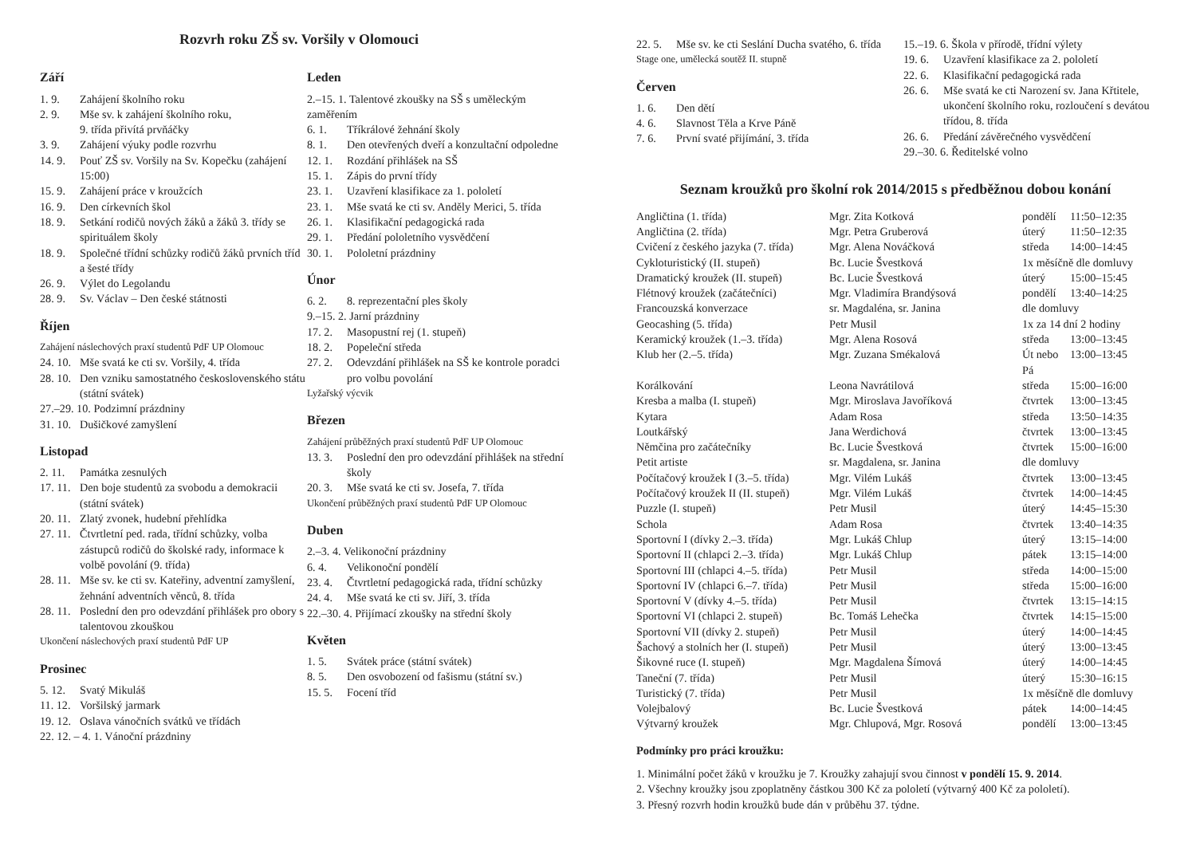Rozvrh roku ZŠ sv. Voršily v Olomouci
Září
1. 9. Zahájení školního roku
2. 9. Mše sv. k zahájení školního roku,
9. třída přivítá prvňáčky
3. 9. Zahájení výuky podle rozvrhu
14. 9. Pouť ZŠ sv. Voršily na Sv. Kopečku (zahájení 15:00)
15. 9. Zahájení práce v kroužcích
16. 9. Den církevních škol
18. 9. Setkání rodičů nových žáků a žáků 3. třídy se spirituálem školy
18. 9. Společné třídní schůzky rodičů žáků prvních tříd a šesté třídy
26. 9. Výlet do Legolandu
28. 9. Sv. Václav – Den české státnosti
Říjen
Zahájení náslechových praxí studentů PdF UP Olomouc
24. 10. Mše svatá ke cti sv. Voršily, 4. třída
28. 10. Den vzniku samostatného československého státu (státní svátek)
27.–29. 10. Podzimní prázdniny
31. 10. Dušičkové zamyšlení
Listopad
2. 11. Památka zesnulých
17. 11. Den boje studentů za svobodu a demokracii (státní svátek)
20. 11. Zlatý zvonek, hudební přehlídka
27. 11. Čtvrtletní ped. rada, třídní schůzky, volba zástupců rodičů do školské rady, informace k volbě povolání (9. třída)
28. 11. Mše sv. ke cti sv. Kateřiny, adventní zamyšlení, žehnání adventních věnců, 8. třída
28. 11. Poslední den pro odevzdání přihlášek pro obory s talentovou zkouškou
Ukončení náslechových praxí studentů PdF UP
Prosinec
5. 12. Svatý Mikuláš
11. 12. Voršilský jarmark
19. 12. Oslava vánočních svátků ve třídách
22. 12. – 4. 1. Vánoční prázdniny
Leden
2.–15. 1. Talentové zkoušky na SŠ s uměleckým zaměřením
6. 1. Tříkrálové žehnání školy
8. 1. Den otevřených dveří a konzultační odpoledne
12. 1. Rozdání přihlášek na SŠ
15. 1. Zápis do první třídy
23. 1. Uzavření klasifikace za 1. pololetí
23. 1. Mše svatá ke cti sv. Anděly Merici, 5. třída
26. 1. Klasifikační pedagogická rada
29. 1. Předání pololetního vysvědčení
30. 1. Pololetní prázdniny
Únor
6. 2. 8. reprezentační ples školy
9.–15. 2. Jarní prázdniny
17. 2. Masopustní rej (1. stupeň)
18. 2. Popeleční středa
27. 2. Odevzdání přihlášek na SŠ ke kontrole poradci pro volbu povolání
Lyžařský výcvik
Březen
Zahájení průběžných praxí studentů PdF UP Olomouc
13. 3. Poslední den pro odevzdání přihlášek na střední školy
20. 3. Mše svatá ke cti sv. Josefa, 7. třída
Ukončení průběžných praxí studentů PdF UP Olomouc
Duben
2.–3. 4. Velikonoční prázdniny
6. 4. Velikonoční pondělí
23. 4. Čtvrtletní pedagogická rada, třídní schůzky
24. 4. Mše svatá ke cti sv. Jiří, 3. třída
22.–30. 4. Přijímací zkoušky na střední školy
Květen
1. 5. Svátek práce (státní svátek)
8. 5. Den osvobození od fašismu (státní sv.)
15. 5. Focení tříd
22. 5. Mše sv. ke cti Seslání Ducha svatého, 6. třída
Stage one, umělecká soutěž II. stupně
Červen
1. 6. Den dětí
4. 6. Slavnost Těla a Krve Páně
7. 6. První svaté přijímání, 3. třída
15.–19. 6. Škola v přírodě, třídní výlety
19. 6. Uzavření klasifikace za 2. pololetí
22. 6. Klasifikační pedagogická rada
26. 6. Mše svatá ke cti Narození sv. Jana Křtitele, ukončení školního roku, rozloučení s devátou třídou, 8. třída
26. 6. Předání závěrečného vysvědčení
29.–30. 6. Ředitelské volno
Seznam kroužků pro školní rok 2014/2015 s předběžnou dobou konání
| Angličtina (1. třída) | Mgr. Zita Kotková | pondělí | 11:50–12:35 |
| Angličtina (2. třída) | Mgr. Petra Gruberová | úterý | 11:50–12:35 |
| Cvičení z českého jazyka (7. třída) | Mgr. Alena Nováčková | středa | 14:00–14:45 |
| Cykloturistický (II. stupeň) | Bc. Lucie Švestková | 1x měsíčně dle domluvy | |
| Dramatický kroužek (II. stupeň) | Bc. Lucie Švestková | úterý | 15:00–15:45 |
| Flétnový kroužek (začátečníci) | Mgr. Vladimíra Brandýsová | pondělí | 13:40–14:25 |
| Francouzská konverzace | sr. Magdaléna, sr. Janina | dle domluvy | |
| Geocashing (5. třída) | Petr Musil | 1x za 14 dní 2 hodiny | |
| Keramický kroužek (1.–3. třída) | Mgr. Alena Rosová | středa | 13:00–13:45 |
| Klub her (2.–5. třída) | Mgr. Zuzana Smékalová | Út nebo Pá | 13:00–13:45 |
| Korálkování | Leona Navrátilová | středa | 15:00–16:00 |
| Kresba a malba (I. stupeň) | Mgr. Miroslava Javoříková | čtvrtek | 13:00–13:45 |
| Kytara | Adam Rosa | středa | 13:50–14:35 |
| Loutkářský | Jana Werdichová | čtvrtek | 13:00–13:45 |
| Němčina pro začátečníky | Bc. Lucie Švestková | čtvrtek | 15:00–16:00 |
| Petit artiste | sr. Magdalena, sr. Janina | dle domluvy | |
| Počítačový kroužek I (3.–5. třída) | Mgr. Vilém Lukáš | čtvrtek | 13:00–13:45 |
| Počítačový kroužek II (II. stupeň) | Mgr. Vilém Lukáš | čtvrtek | 14:00–14:45 |
| Puzzle (I. stupeň) | Petr Musil | úterý | 14:45–15:30 |
| Schola | Adam Rosa | čtvrtek | 13:40–14:35 |
| Sportovní I (dívky 2.–3. třída) | Mgr. Lukáš Chlup | úterý | 13:15–14:00 |
| Sportovní II (chlapci 2.–3. třída) | Mgr. Lukáš Chlup | pátek | 13:15–14:00 |
| Sportovní III (chlapci 4.–5. třída) | Petr Musil | středa | 14:00–15:00 |
| Sportovní IV (chlapci 6.–7. třída) | Petr Musil | středa | 15:00–16:00 |
| Sportovní V (dívky 4.–5. třída) | Petr Musil | čtvrtek | 13:15–14:15 |
| Sportovní VI (chlapci 2. stupeň) | Bc. Tomáš Lehečka | čtvrtek | 14:15–15:00 |
| Sportovní VII (dívky 2. stupeň) | Petr Musil | úterý | 14:00–14:45 |
| Šachový a stolních her (I. stupeň) | Petr Musil | úterý | 13:00–13:45 |
| Šikovné ruce (I. stupeň) | Mgr. Magdalena Šímová | úterý | 14:00–14:45 |
| Taneční (7. třída) | Petr Musil | úterý | 15:30–16:15 |
| Turistický (7. třída) | Petr Musil | 1x měsíčně dle domluvy | |
| Volejbalový | Bc. Lucie Švestková | pátek | 14:00–14:45 |
| Výtvarný kroužek | Mgr. Chlupová, Mgr. Rosová | pondělí | 13:00–13:45 |
Podmínky pro práci kroužku:
1. Minimální počet žáků v kroužku je 7. Kroužky zahajují svou činnost v pondělí 15. 9. 2014.
2. Všechny kroužky jsou zpoplatněny částkou 300 Kč za pololetí (výtvarný 400 Kč za pololetí).
3. Přesný rozvrh hodin kroužků bude dán v průběhu 37. týdne.